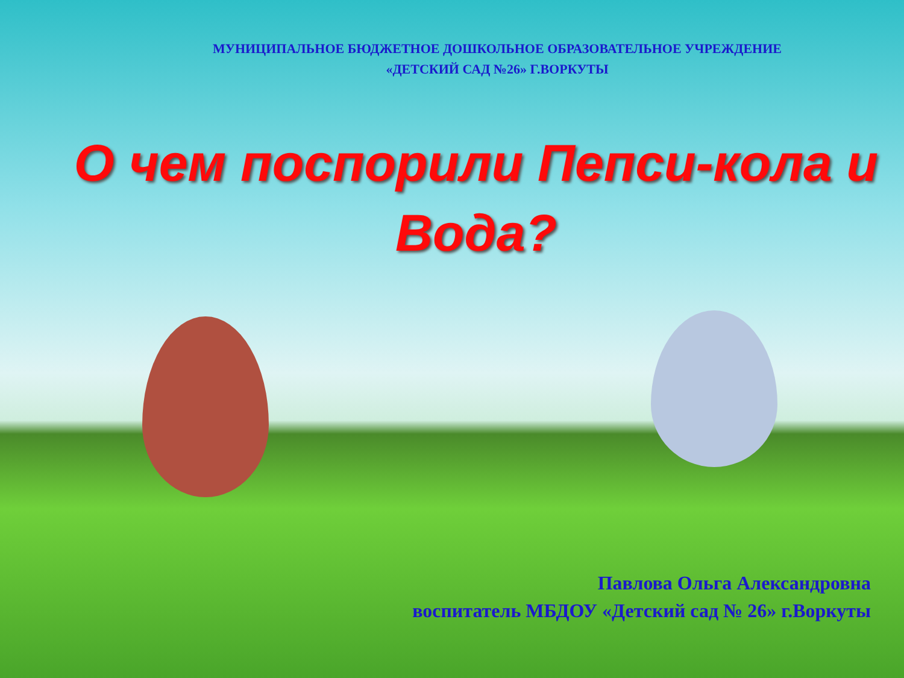МУНИЦИПАЛЬНОЕ БЮДЖЕТНОЕ ДОШКОЛЬНОЕ ОБРАЗОВАТЕЛЬНОЕ УЧРЕЖДЕНИЕ
«ДЕТСКИЙ САД №26» Г.ВОРКУТЫ
О чем поспорили Пепси-кола и
Вода?
Павлова Ольга Александровна
воспитатель МБДОУ «Детский сад № 26» г.Воркуты